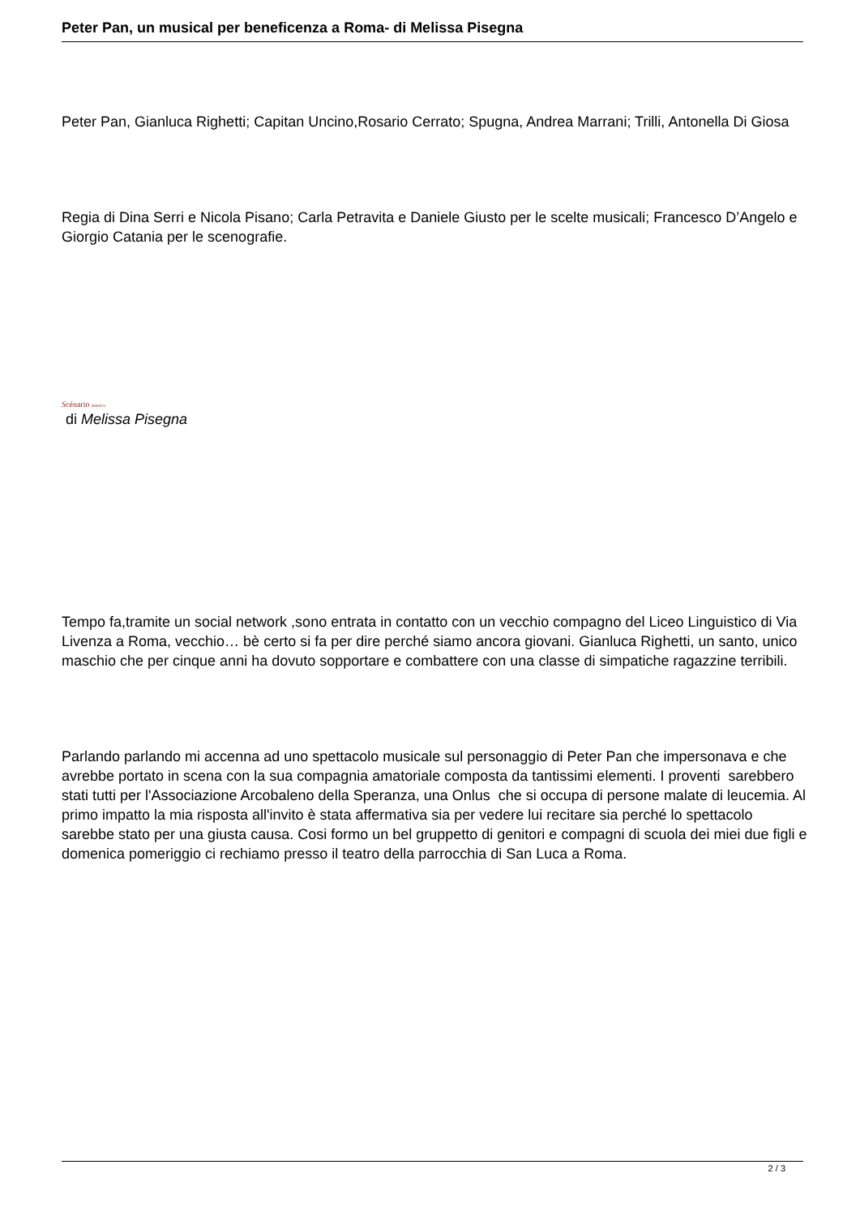Peter Pan, un musical per beneficenza a Roma- di Melissa Pisegna
Peter Pan, Gianluca Righetti; Capitan Uncino,Rosario Cerrato; Spugna, Andrea Marrani; Trilli, Antonella Di Giosa
Regia di Dina Serri e Nicola Pisano; Carla Petravita e Daniele Giusto per le scelte musicali; Francesco D’Angelo e Giorgio Catania per le scenografie.
Scénario musica
di Melissa Pisegna
Tempo fa,tramite un social network ,sono entrata in contatto con un vecchio compagno del Liceo Linguistico di Via Livenza a Roma, vecchio… bè certo si fa per dire perché siamo ancora giovani. Gianluca Righetti, un santo, unico maschio che per cinque anni ha dovuto sopportare e combattere con una classe di simpatiche ragazzine terribili.
Parlando parlando mi accenna ad uno spettacolo musicale sul personaggio di Peter Pan che impersonava e che avrebbe portato in scena con la sua compagnia amatoriale composta da tantissimi elementi. I proventi sarebbero stati tutti per l'Associazione Arcobaleno della Speranza, una Onlus che si occupa di persone malate di leucemia. Al primo impatto la mia risposta all'invito è stata affermativa sia per vedere lui recitare sia perché lo spettacolo sarebbe stato per una giusta causa. Cosi formo un bel gruppetto di genitori e compagni di scuola dei miei due figli e domenica pomeriggio ci rechiamo presso il teatro della parrocchia di San Luca a Roma.
2 / 3